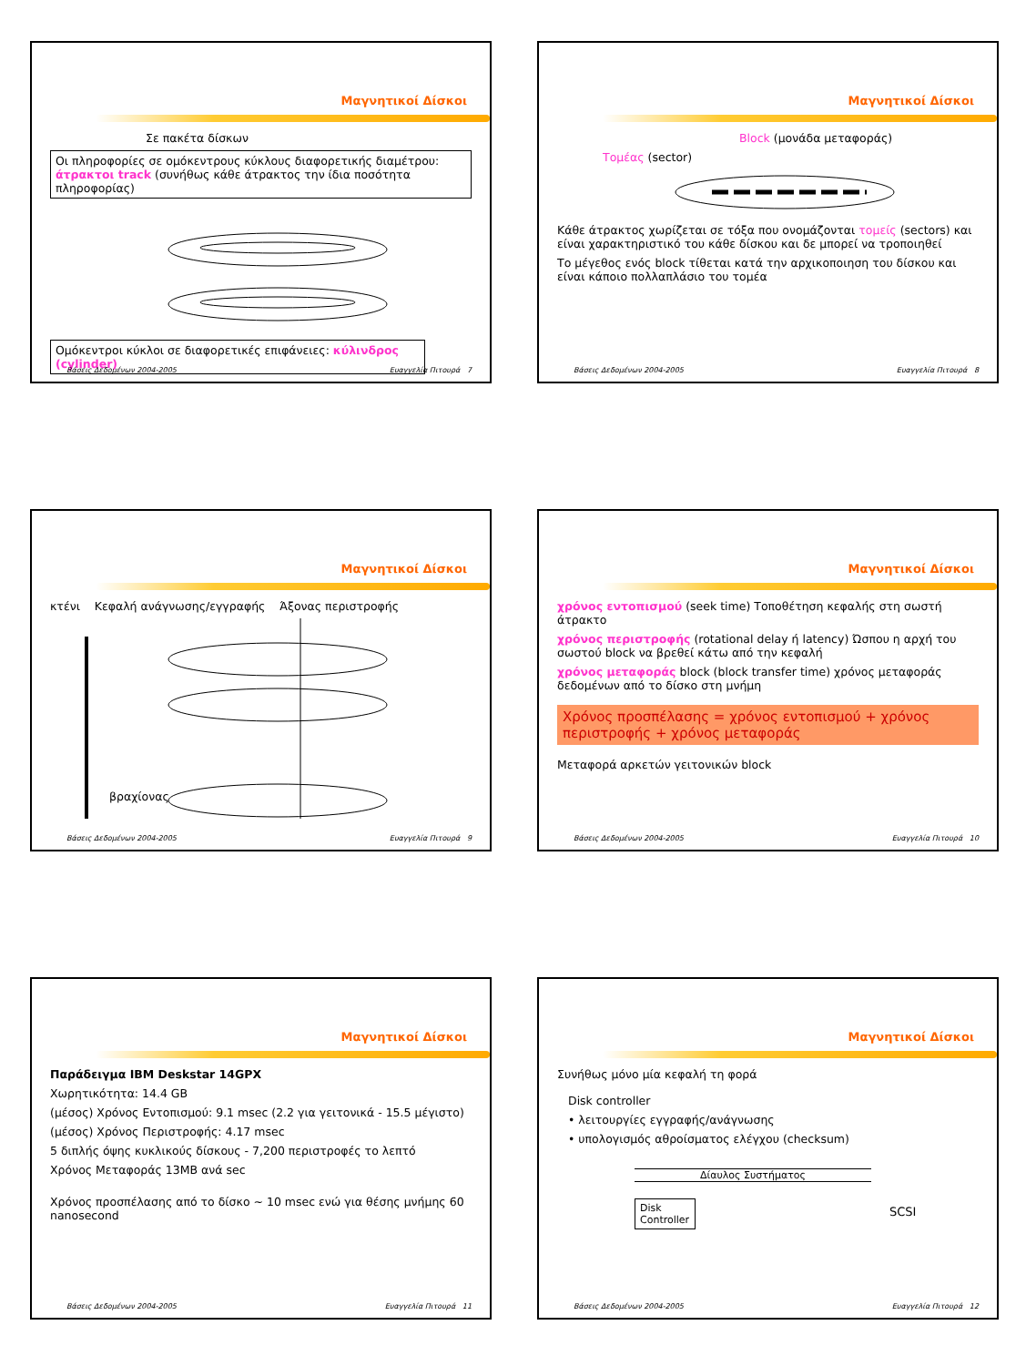Μαγνητικοί Δίσκοι
Σε πακέτα δίσκων
Οι πληροφορίες σε ομόκεντρους κύκλους διαφορετικής διαμέτρου: άτρακτοι track (συνήθως κάθε άτρακτος την ίδια ποσότητα πληροφορίας)
Ομόκεντροι κύκλοι σε διαφορετικές επιφάνειες: κύλινδρος (cylinder)
Βάσεις Δεδομένων 2004-2005 Ευαγγελία Πιτουρά 7
Μαγνητικοί Δίσκοι
Block (μονάδα μεταφοράς)
Τομέας (sector)
Κάθε άτρακτος χωρίζεται σε τόξα που ονομάζονται τομείς (sectors) και είναι χαρακτηριστικό του κάθε δίσκου και δε μπορεί να τροποιηθεί
Το μέγεθος ενός block τίθεται κατά την αρχικοποιηση του δίσκου και είναι κάποιο πολλαπλάσιο του τομέα
Βάσεις Δεδομένων 2004-2005 Ευαγγελία Πιτουρά 8
Μαγνητικοί Δίσκοι
κτένι Κεφαλή ανάγνωσης/εγγραφής Άξονας περιστροφής
βραχίονας
Βάσεις Δεδομένων 2004-2005 Ευαγγελία Πιτουρά 9
Μαγνητικοί Δίσκοι
χρόνος εντοπισμού (seek time) Τοποθέτηση κεφαλής στη σωστή άτρακτο
χρόνος περιστροφής (rotational delay ή latency) Ώσπου η αρχή του σωστού block να βρεθεί κάτω από την κεφαλή
χρόνος μεταφοράς block (block transfer time) χρόνος μεταφοράς δεδομένων από το δίσκο στη μνήμη
Χρόνος προσπέλασης = χρόνος εντοπισμού + χρόνος περιστροφής + χρόνος μεταφοράς
Μεταφορά αρκετών γειτονικών block
Βάσεις Δεδομένων 2004-2005 Ευαγγελία Πιτουρά 10
Μαγνητικοί Δίσκοι
Παράδειγμα IBM Deskstar 14GPX
Χωρητικότητα: 14.4 GB
(μέσος) Χρόνος Εντοπισμού: 9.1 msec (2.2 για γειτονικά - 15.5 μέγιστο)
(μέσος) Χρόνος Περιστροφής: 4.17 msec
5 διπλής όψης κυκλικούς δίσκους - 7,200 περιστροφές το λεπτό
Χρόνος Μεταφοράς 13MB ανά sec
Χρόνος προσπέλασης από το δίσκο ~ 10 msec ενώ για θέσης μνήμης 60 nanosecond
Βάσεις Δεδομένων 2004-2005 Ευαγγελία Πιτουρά 11
Μαγνητικοί Δίσκοι
Συνήθως μόνο μία κεφαλή τη φορά
Disk controller
• λειτουργίες εγγραφής/ανάγνωσης
• υπολογισμός αθροίσματος ελέγχου (checksum)
Δίαυλος Συστήματος
Disk Controller
SCSI
Βάσεις Δεδομένων 2004-2005 Ευαγγελία Πιτουρά 12